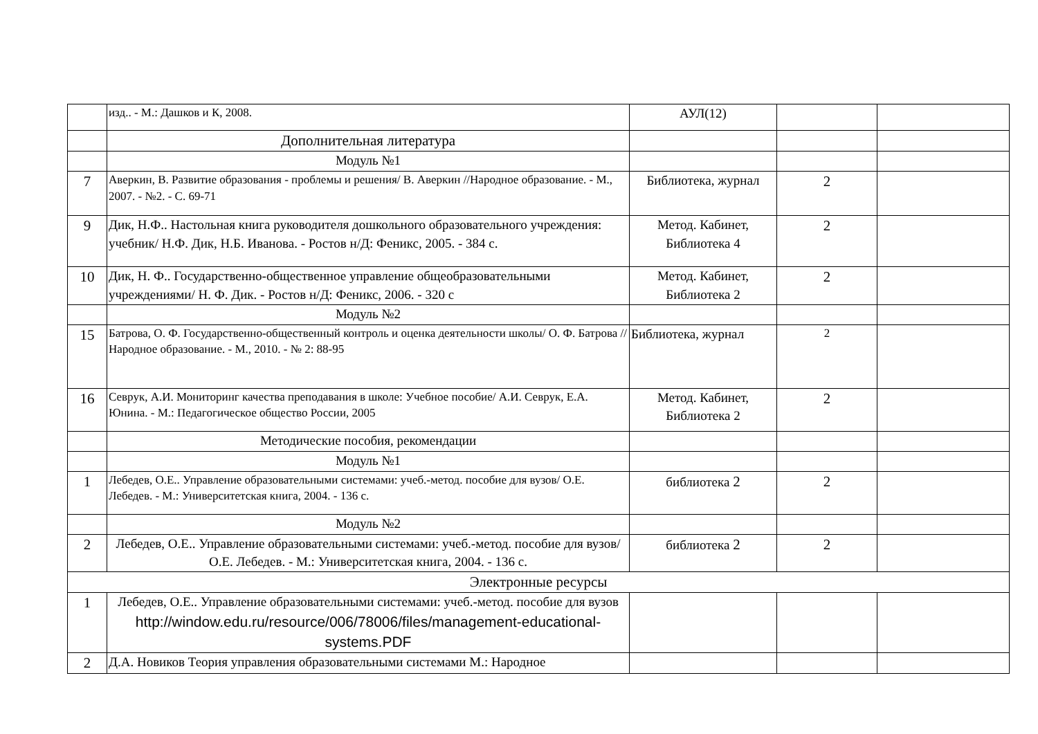| | изд.. - М.: Дашков и К, 2008. | АУЛ(12) | | |
| | Дополнительная литература | | | |
| | Модуль №1 | | | |
| 7 | Аверкин, В. Развитие образования - проблемы и решения/ В. Аверкин //Народное образование. - М., 2007. - №2. - С. 69-71 | Библиотека, журнал | 2 | |
| 9 | Дик, Н.Ф.. Настольная книга руководителя дошкольного образовательного учреждения: учебник/ Н.Ф. Дик, Н.Б. Иванова. - Ростов н/Д: Феникс, 2005. - 384 с. | Метод. Кабинет, Библиотека 4 | 2 | |
| 10 | Дик, Н. Ф.. Государственно-общественное управление общеобразовательными учреждениями/ Н. Ф. Дик. - Ростов н/Д: Феникс, 2006. - 320 с | Метод. Кабинет, Библиотека 2 | 2 | |
| | Модуль №2 | | | |
| 15 | Батрова, О. Ф. Государственно-общественный контроль и оценка деятельности школы/ О. Ф. Батрова //Народное образование. - М., 2010. - № 2: 88-95 | Библиотека, журнал | 2 | |
| 16 | Севрук, А.И. Мониторинг качества преподавания в школе: Учебное пособие/ А.И. Севрук, Е.А. Юнина. - М.: Педагогическое общество России, 2005 | Метод. Кабинет, Библиотека 2 | 2 | |
| | Методические пособия, рекомендации | | | |
| | Модуль №1 | | | |
| 1 | Лебедев, О.Е.. Управление образовательными системами: учеб.-метод. пособие для вузов/ О.Е. Лебедев. - М.: Университетская книга, 2004. - 136 с. | библиотека 2 | 2 | |
| | Модуль №2 | | | |
| 2 | Лебедев, О.Е.. Управление образовательными системами: учеб.-метод. пособие для вузов/ О.Е. Лебедев. - М.: Университетская книга, 2004. - 136 с. | библиотека 2 | 2 | |
| Электронные ресурсы | | | | |
| 1 | Лебедев, О.Е.. Управление образовательными системами: учеб.-метод. пособие для вузов http://window.edu.ru/resource/006/78006/files/management-educational-systems.PDF | | | |
| 2 | Д.А. Новиков Теория управления образовательными системами М.: Народное | | | |